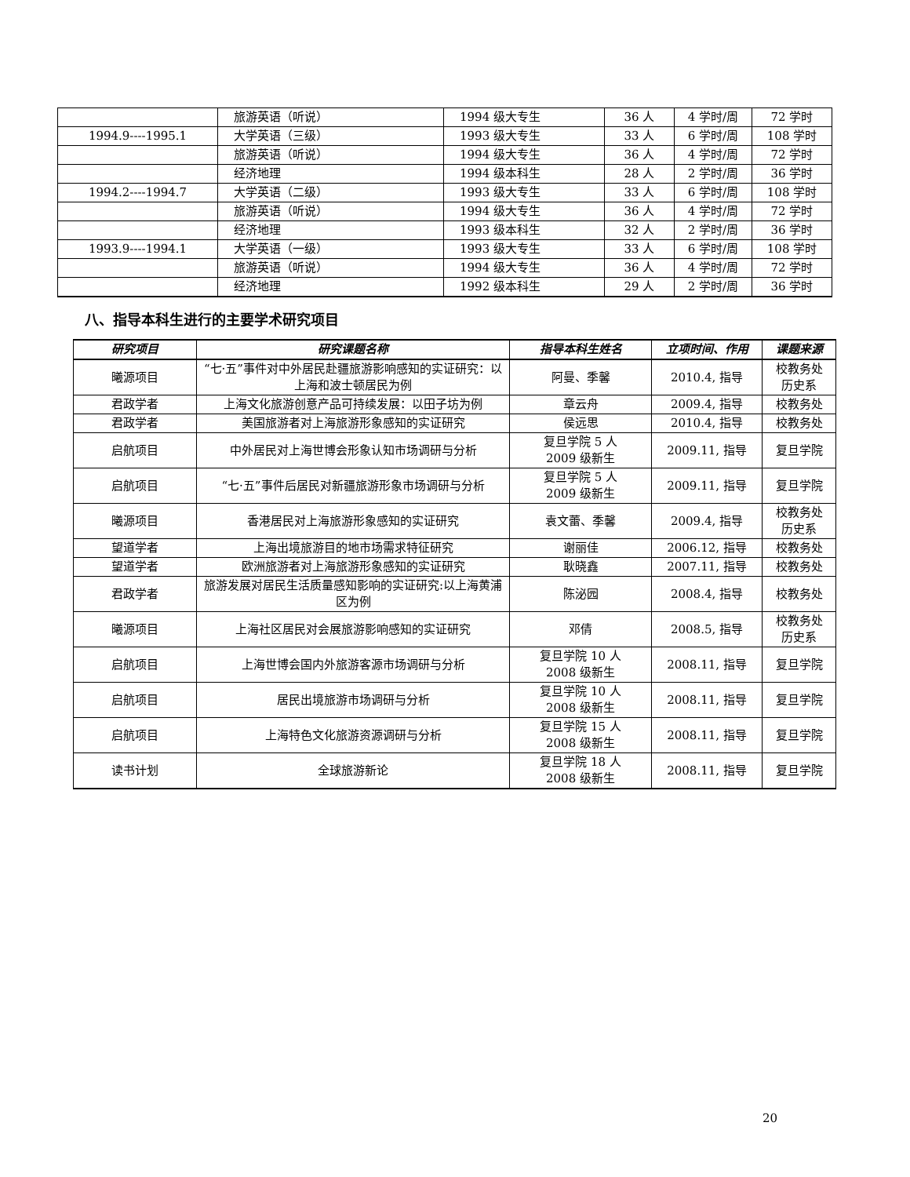| | 旅游英语（听说） | 1994 级大专生 | 36 人 | 4 学时/周 | 72 学时 |
| 1994.9----1995.1 | 大学英语（三级） | 1993 级大专生 | 33 人 | 6 学时/周 | 108 学时 |
| | 旅游英语（听说） | 1994 级大专生 | 36 人 | 4 学时/周 | 72 学时 |
| | 经济地理 | 1994 级本科生 | 28 人 | 2 学时/周 | 36 学时 |
| 1994.2----1994.7 | 大学英语（二级） | 1993 级大专生 | 33 人 | 6 学时/周 | 108 学时 |
| | 旅游英语（听说） | 1994 级大专生 | 36 人 | 4 学时/周 | 72 学时 |
| | 经济地理 | 1993 级本科生 | 32 人 | 2 学时/周 | 36 学时 |
| 1993.9----1994.1 | 大学英语（一级） | 1993 级大专生 | 33 人 | 6 学时/周 | 108 学时 |
| | 旅游英语（听说） | 1994 级大专生 | 36 人 | 4 学时/周 | 72 学时 |
| | 经济地理 | 1992 级本科生 | 29 人 | 2 学时/周 | 36 学时 |
八、指导本科生进行的主要学术研究项目
| 研究项目 | 研究课题名称 | 指导本科生姓名 | 立项时间、作用 | 课题来源 |
| --- | --- | --- | --- | --- |
| 曦源项目 | “七·五”事件对中外居民赴疆旅游影响感知的实证研究：以上海和波士顿居民为例 | 阿曼、季馨 | 2010.4, 指导 | 校教务处 历史系 |
| 君政学者 | 上海文化旅游创意产品可持续发展：以田子坊为例 | 章云舟 | 2009.4, 指导 | 校教务处 |
| 君政学者 | 美国旅游者对上海旅游形象感知的实证研究 | 侯远思 | 2010.4, 指导 | 校教务处 |
| 启航项目 | 中外居民对上海世博会形象认知市场调研与分析 | 复旦学院 5 人 2009 级新生 | 2009.11, 指导 | 复旦学院 |
| 启航项目 | “七·五”事件后居民对新疆旅游形象市场调研与分析 | 复旦学院 5 人 2009 级新生 | 2009.11, 指导 | 复旦学院 |
| 曦源项目 | 香港居民对上海旅游形象感知的实证研究 | 袁文蕾、季馨 | 2009.4, 指导 | 校教务处 历史系 |
| 望道学者 | 上海出境旅游目的地市场需求特征研究 | 谢丽佳 | 2006.12, 指导 | 校教务处 |
| 望道学者 | 欧洲旅游者对上海旅游形象感知的实证研究 | 耿晓鑫 | 2007.11, 指导 | 校教务处 |
| 君政学者 | 旅游发展对居民生活质量感知影响的实证研究:以上海黄浦区为例 | 陈泌园 | 2008.4, 指导 | 校教务处 |
| 曦源项目 | 上海社区居民对会展旅游影响感知的实证研究 | 邓倩 | 2008.5, 指导 | 校教务处 历史系 |
| 启航项目 | 上海世博会国内外旅游客源市场调研与分析 | 复旦学院 10 人 2008 级新生 | 2008.11, 指导 | 复旦学院 |
| 启航项目 | 居民出境旅游市场调研与分析 | 复旦学院 10 人 2008 级新生 | 2008.11, 指导 | 复旦学院 |
| 启航项目 | 上海特色文化旅游资源调研与分析 | 复旦学院 15 人 2008 级新生 | 2008.11, 指导 | 复旦学院 |
| 读书计划 | 全球旅游新论 | 复旦学院 18 人 2008 级新生 | 2008.11, 指导 | 复旦学院 |
20